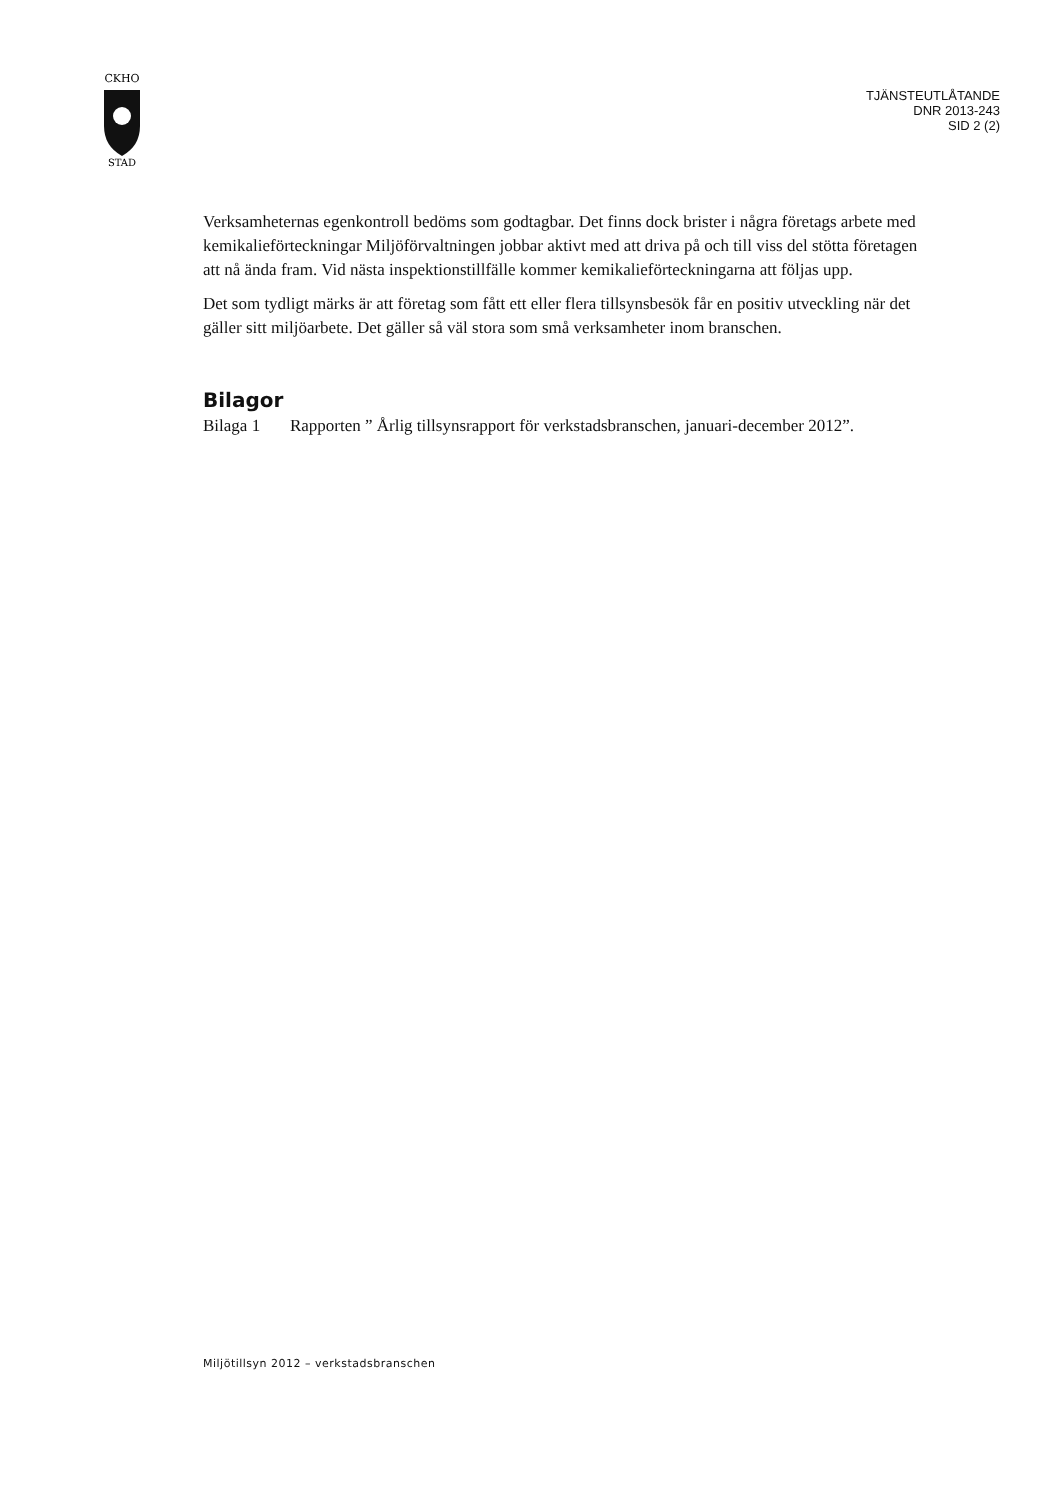CKHO
STAD
TJÄNSTEUTLÅTANDE
DNR 2013-243
SID 2 (2)
Verksamheternas egenkontroll bedöms som godtagbar. Det finns dock brister i några företags arbete med kemikalieförteckningar Miljöförvaltningen jobbar aktivt med att driva på och till viss del stötta företagen att nå ända fram. Vid nästa inspektionstillfälle kommer kemikalieförteckningarna att följas upp.
Det som tydligt märks är att företag som fått ett eller flera tillsynsbesök får en positiv utveckling när det gäller sitt miljöarbete. Det gäller så väl stora som små verksamheter inom branschen.
Bilagor
Bilaga 1 Rapporten ” Årlig tillsynsrapport för verkstadsbranschen, januari-december 2012”.
Miljötillsyn 2012 – verkstadsbranschen